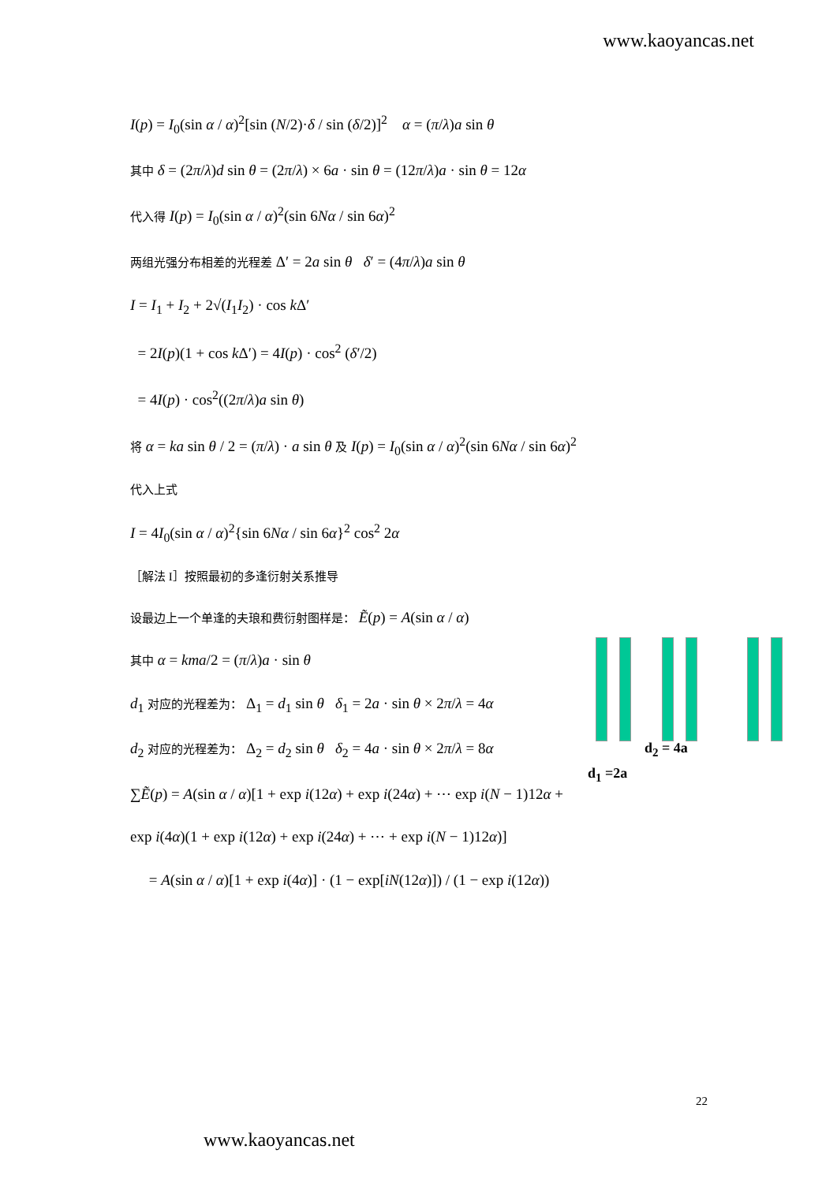www.kaoyancas.net
I(p) = I<sub>0</sub>(sin α / α)<sup>2</sup>[sin (N/2)·δ / sin (δ/2)]<sup>2</sup> α = (π/λ)a sin θ
其中 δ = (2π/λ)d sin θ = (2π/λ) × 6a · sin θ = (12π/λ)a · sin θ = 12α
代入得 I(p) = I<sub>0</sub>(sin α / α)<sup>2</sup>(sin 6Nα / sin 6α)<sup>2</sup>
两组光强分布相差的光程差 Δ′ = 2a sin θ δ′ = (4π/λ)a sin θ
I = I<sub>1</sub> + I<sub>2</sub> + 2√(I<sub>1</sub>I<sub>2</sub>) · cos k Δ′
= 2I(p)(1 + cos k Δ′) = 4I(p) · cos<sup>2</sup> (δ′/2)
= 4I(p) · cos<sup>2</sup>((2π/λ)a sin θ)
将 α = ka sin θ / 2 = (π/λ) · a sin θ 及 I(p) = I<sub>0</sub>(sin α / α)<sup>2</sup>(sin 6Nα / sin 6α)<sup>2</sup>
代入上式
I = 4I<sub>0</sub>(sin α / α)<sup>2</sup>{sin 6Nα / sin 6α}<sup>2</sup> cos<sup>2</sup> 2α
［解法 I］按照最初的多逢衍射关系推导
设最边上一个单逢的夫琅和费衍射图样是： Ẽ(p) = A(sin α / α)
其中 α = kma/2 = (π/λ)a · sin θ
d<sub>1</sub> 对应的光程差为： Δ<sub>1</sub> = d<sub>1</sub> sin θ δ<sub>1</sub> = 2a · sin θ × 2π/λ = 4α
d<sub>2</sub> 对应的光程差为： Δ<sub>2</sub> = d<sub>2</sub> sin θ δ<sub>2</sub> = 4a · sin θ × 2π/λ = 8α
∑Ẽ(p) = A(sin α / α)[1 + exp i(12α) + exp i(24α) + ⋯ exp i(N − 1)12α +
exp i(4α)(1 + exp i(12α) + exp i(24α) + ⋯ + exp i(N − 1)12α)]
= A(sin α / α)[1 + exp i(4α)] · (1 − exp[iN(12α)]) / (1 − exp i(12α))
d<sub>2</sub> = 4a
d<sub>1</sub> =2a
22
www.kaoyancas.net